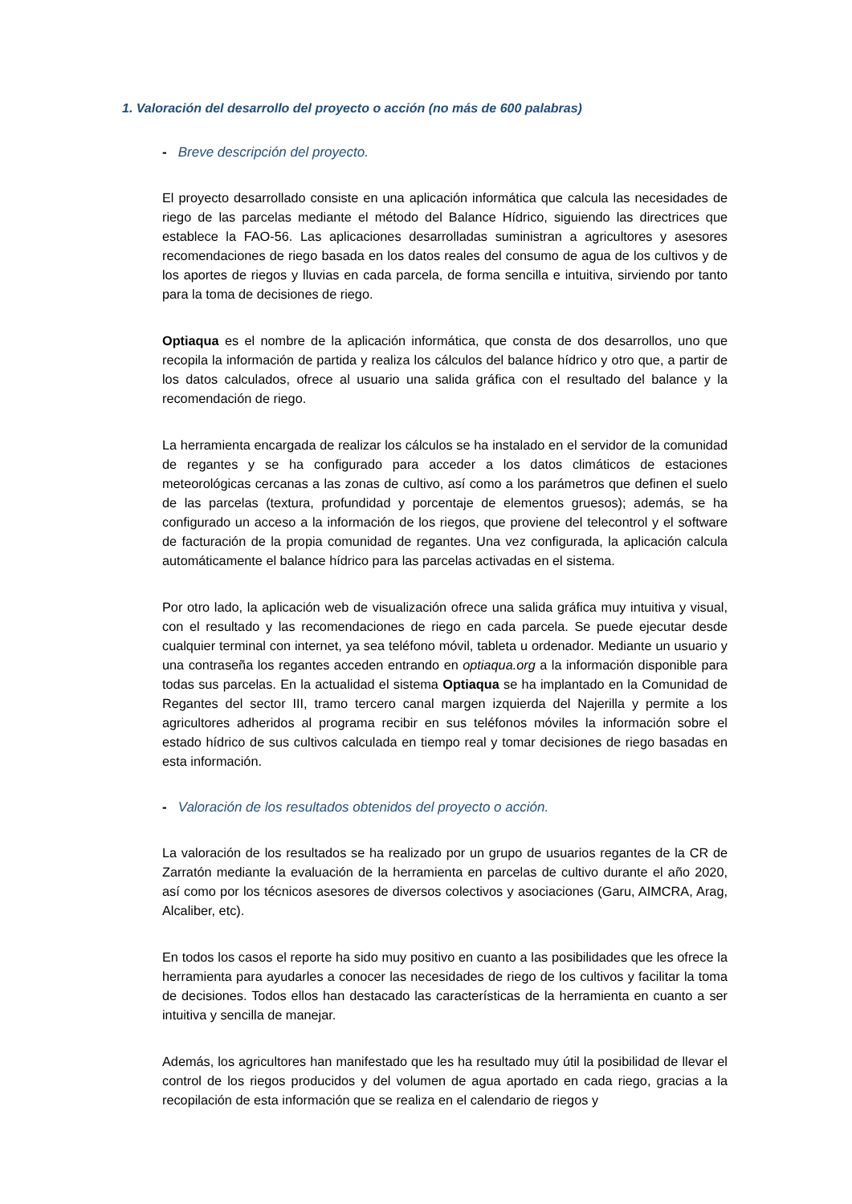1. Valoración del desarrollo del proyecto o acción (no más de 600 palabras)
- Breve descripción del proyecto.
El proyecto desarrollado consiste en una aplicación informática que calcula las necesidades de riego de las parcelas mediante el método del Balance Hídrico, siguiendo las directrices que establece la FAO-56. Las aplicaciones desarrolladas suministran a agricultores y asesores recomendaciones de riego basada en los datos reales del consumo de agua de los cultivos y de los aportes de riegos y lluvias en cada parcela, de forma sencilla e intuitiva, sirviendo por tanto para la toma de decisiones de riego.
Optiaqua es el nombre de la aplicación informática, que consta de dos desarrollos, uno que recopila la información de partida y realiza los cálculos del balance hídrico y otro que, a partir de los datos calculados, ofrece al usuario una salida gráfica con el resultado del balance y la recomendación de riego.
La herramienta encargada de realizar los cálculos se ha instalado en el servidor de la comunidad de regantes y se ha configurado para acceder a los datos climáticos de estaciones meteorológicas cercanas a las zonas de cultivo, así como a los parámetros que definen el suelo de las parcelas (textura, profundidad y porcentaje de elementos gruesos); además, se ha configurado un acceso a la información de los riegos, que proviene del telecontrol y el software de facturación de la propia comunidad de regantes. Una vez configurada, la aplicación calcula automáticamente el balance hídrico para las parcelas activadas en el sistema.
Por otro lado, la aplicación web de visualización ofrece una salida gráfica muy intuitiva y visual, con el resultado y las recomendaciones de riego en cada parcela. Se puede ejecutar desde cualquier terminal con internet, ya sea teléfono móvil, tableta u ordenador. Mediante un usuario y una contraseña los regantes acceden entrando en optiaqua.org a la información disponible para todas sus parcelas. En la actualidad el sistema Optiaqua se ha implantado en la Comunidad de Regantes del sector III, tramo tercero canal margen izquierda del Najerilla y permite a los agricultores adheridos al programa recibir en sus teléfonos móviles la información sobre el estado hídrico de sus cultivos calculada en tiempo real y tomar decisiones de riego basadas en esta información.
- Valoración de los resultados obtenidos del proyecto o acción.
La valoración de los resultados se ha realizado por un grupo de usuarios regantes de la CR de Zarratón mediante la evaluación de la herramienta en parcelas de cultivo durante el año 2020, así como por los técnicos asesores de diversos colectivos y asociaciones (Garu, AIMCRA, Arag, Alcaliber, etc).
En todos los casos el reporte ha sido muy positivo en cuanto a las posibilidades que les ofrece la herramienta para ayudarles a conocer las necesidades de riego de los cultivos y facilitar la toma de decisiones. Todos ellos han destacado las características de la herramienta en cuanto a ser intuitiva y sencilla de manejar.
Además, los agricultores han manifestado que les ha resultado muy útil la posibilidad de llevar el control de los riegos producidos y del volumen de agua aportado en cada riego, gracias a la recopilación de esta información que se realiza en el calendario de riegos y